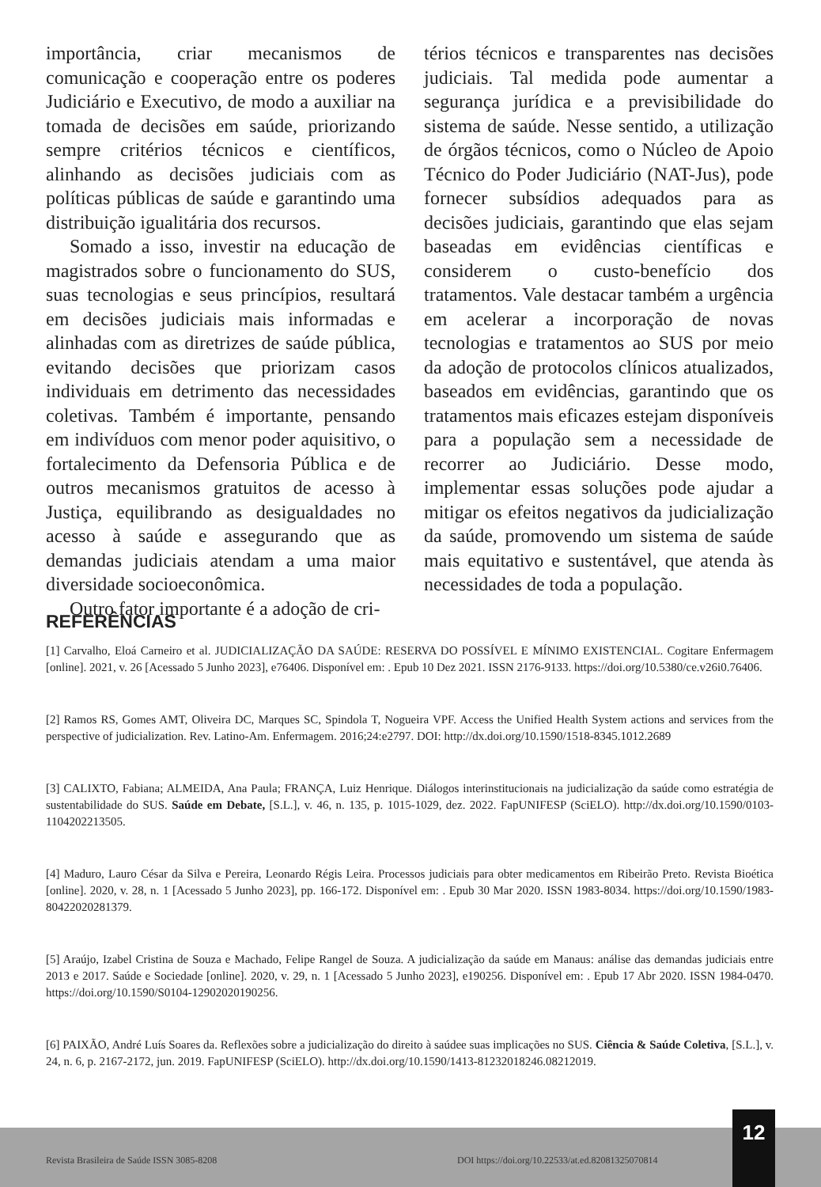importância, criar mecanismos de comunicação e cooperação entre os poderes Judiciário e Executivo, de modo a auxiliar na tomada de decisões em saúde, priorizando sempre critérios técnicos e científicos, alinhando as decisões judiciais com as políticas públicas de saúde e garantindo uma distribuição igualitária dos recursos.
Somado a isso, investir na educação de magistrados sobre o funcionamento do SUS, suas tecnologias e seus princípios, resultará em decisões judiciais mais informadas e alinhadas com as diretrizes de saúde pública, evitando decisões que priorizam casos individuais em detrimento das necessidades coletivas. Também é importante, pensando em indivíduos com menor poder aquisitivo, o fortalecimento da Defensoria Pública e de outros mecanismos gratuitos de acesso à Justiça, equilibrando as desigualdades no acesso à saúde e assegurando que as demandas judiciais atendam a uma maior diversidade socioeconômica.
Outro fator importante é a adoção de cri-
térios técnicos e transparentes nas decisões judiciais. Tal medida pode aumentar a segurança jurídica e a previsibilidade do sistema de saúde. Nesse sentido, a utilização de órgãos técnicos, como o Núcleo de Apoio Técnico do Poder Judiciário (NAT-Jus), pode fornecer subsídios adequados para as decisões judiciais, garantindo que elas sejam baseadas em evidências científicas e considerem o custo-benefício dos tratamentos. Vale destacar também a urgência em acelerar a incorporação de novas tecnologias e tratamentos ao SUS por meio da adoção de protocolos clínicos atualizados, baseados em evidências, garantindo que os tratamentos mais eficazes estejam disponíveis para a população sem a necessidade de recorrer ao Judiciário. Desse modo, implementar essas soluções pode ajudar a mitigar os efeitos negativos da judicialização da saúde, promovendo um sistema de saúde mais equitativo e sustentável, que atenda às necessidades de toda a população.
REFERÊNCIAS
[1] Carvalho, Eloá Carneiro et al. JUDICIALIZAÇÃO DA SAÚDE: RESERVA DO POSSÍVEL E MÍNIMO EXISTENCIAL. Cogitare Enfermagem [online]. 2021, v. 26 [Acessado 5 Junho 2023], e76406. Disponível em: . Epub 10 Dez 2021. ISSN 2176-9133. https://doi.org/10.5380/ce.v26i0.76406.
[2] Ramos RS, Gomes AMT, Oliveira DC, Marques SC, Spindola T, Nogueira VPF. Access the Unified Health System actions and services from the perspective of judicialization. Rev. Latino-Am. Enfermagem. 2016;24:e2797. DOI: http://dx.doi.org/10.1590/1518-8345.1012.2689
[3] CALIXTO, Fabiana; ALMEIDA, Ana Paula; FRANÇA, Luiz Henrique. Diálogos interinstitucionais na judicialização da saúde como estratégia de sustentabilidade do SUS. Saúde em Debate, [S.L.], v. 46, n. 135, p. 1015-1029, dez. 2022. FapUNIFESP (SciELO). http://dx.doi.org/10.1590/0103-1104202213505.
[4] Maduro, Lauro César da Silva e Pereira, Leonardo Régis Leira. Processos judiciais para obter medicamentos em Ribeirão Preto. Revista Bioética [online]. 2020, v. 28, n. 1 [Acessado 5 Junho 2023], pp. 166-172. Disponível em: . Epub 30 Mar 2020. ISSN 1983-8034. https://doi.org/10.1590/1983-80422020281379.
[5] Araújo, Izabel Cristina de Souza e Machado, Felipe Rangel de Souza. A judicialização da saúde em Manaus: análise das demandas judiciais entre 2013 e 2017. Saúde e Sociedade [online]. 2020, v. 29, n. 1 [Acessado 5 Junho 2023], e190256. Disponível em: . Epub 17 Abr 2020. ISSN 1984-0470. https://doi.org/10.1590/S0104-12902020190256.
[6] PAIXÃO, André Luís Soares da. Reflexões sobre a judicialização do direito à saúdee suas implicações no SUS. Ciência & Saúde Coletiva, [S.L.], v. 24, n. 6, p. 2167-2172, jun. 2019. FapUNIFESP (SciELO). http://dx.doi.org/10.1590/1413-81232018246.08212019.
Revista Brasileira de Saúde ISSN 3085-8208 DOI https://doi.org/10.22533/at.ed.82081325070814
12